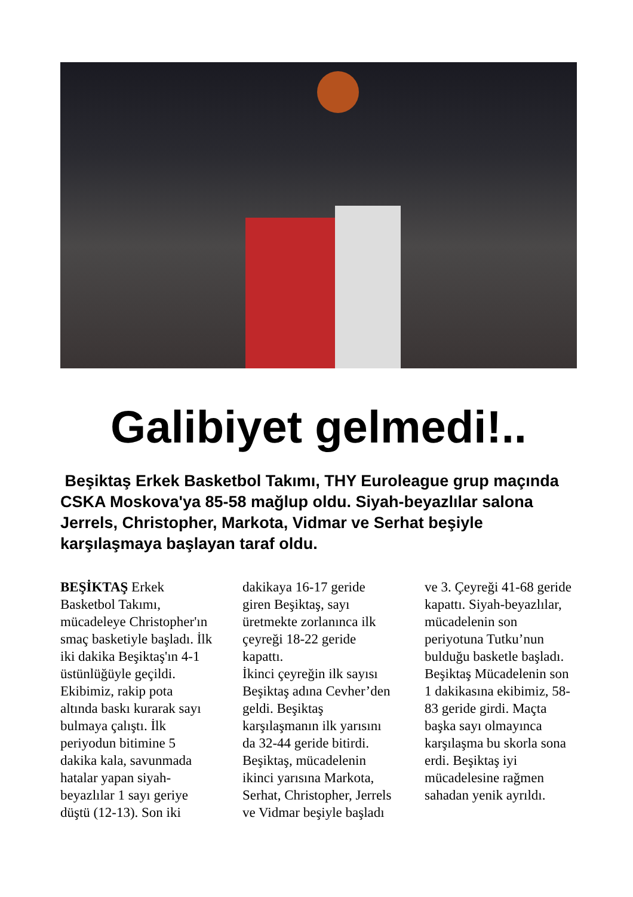Galibiyet gelmedi!..
Beşiktaş Erkek Basketbol Takımı, THY Euroleague grup maçında CSKA Moskova'ya 85-58 mağlup oldu. Siyah-beyazlılar salona Jerrels, Christopher, Markota, Vidmar ve Serhat beşiyle karşılaşmaya başlayan taraf oldu.
BEŞİKTAŞ Erkek Basketbol Takımı, mücadeleye Christopher'ın smaç basketiyle başladı. İlk iki dakika Beşiktaş'ın 4-1 üstünlüğüyle geçildi. Ekibimiz, rakip pota altında baskı kurarak sayı bulmaya çalıştı. İlk periyodun bitimine 5 dakika kala, savunmada hatalar yapan siyah-beyazlılar 1 sayı geriye düştü (12-13). Son iki
dakikaya 16-17 geride giren Beşiktaş, sayı üretmekte zorlanınca ilk çeyreği 18-22 geride kapattı.
İkinci çeyreğin ilk sayısı Beşiktaş adına Cevher’den geldi. Beşiktaş karşılaşmanın ilk yarısını da 32-44 geride bitirdi. Beşiktaş, mücadelenin ikinci yarısına Markota, Serhat, Christopher, Jerrels ve Vidmar beşiyle başladı
ve 3. Çeyreği 41-68 geride kapattı. Siyah-beyazlılar, mücadelenin son periyotuna Tutku’nun bulduğu basketle başladı. Beşiktaş Mücadelenin son 1 dakikasına ekibimiz, 58-83 geride girdi. Maçta başka sayı olmayınca karşılaşma bu skorla sona erdi. Beşiktaş iyi mücadelesine rağmen sahadan yenik ayrıldı.